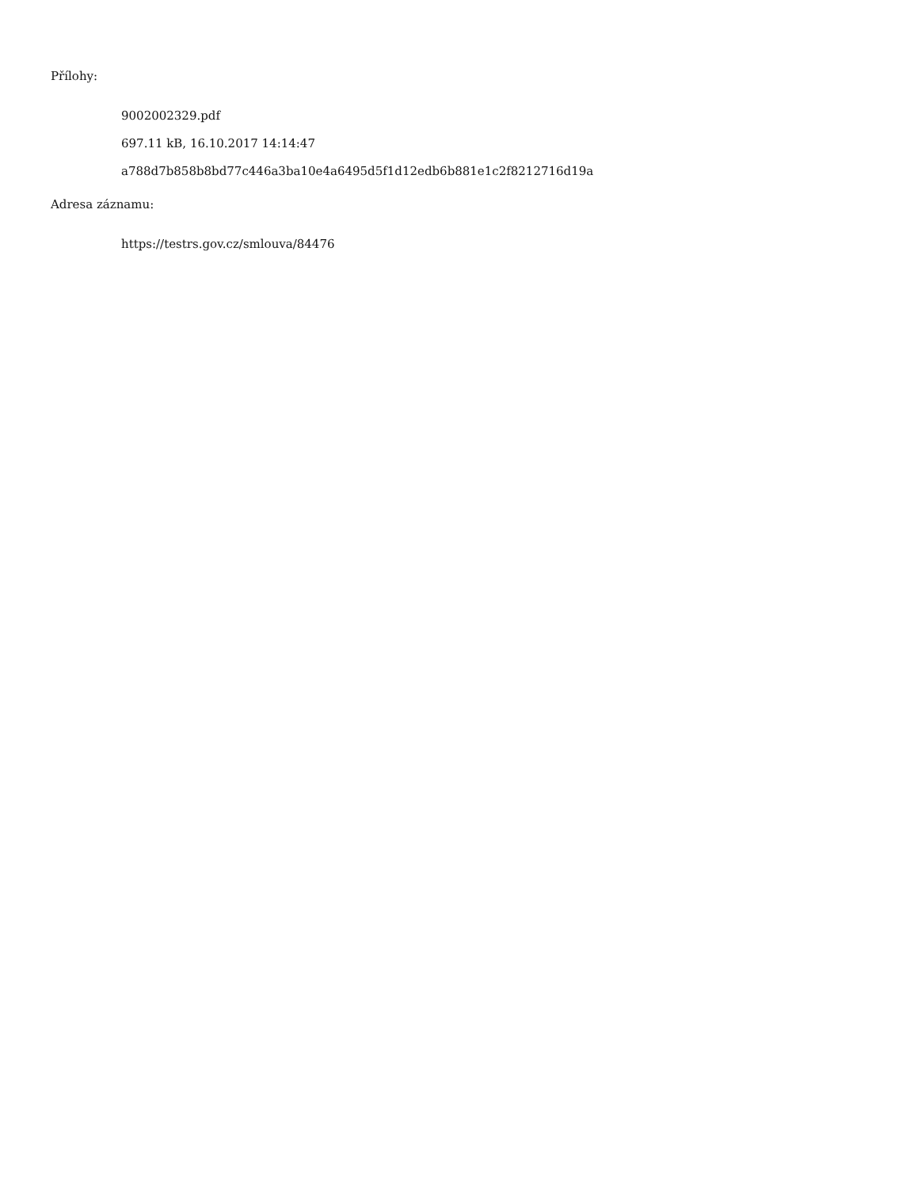Přílohy:
9002002329.pdf
697.11 kB, 16.10.2017 14:14:47
a788d7b858b8bd77c446a3ba10e4a6495d5f1d12edb6b881e1c2f8212716d19a
Adresa záznamu:
https://testrs.gov.cz/smlouva/84476